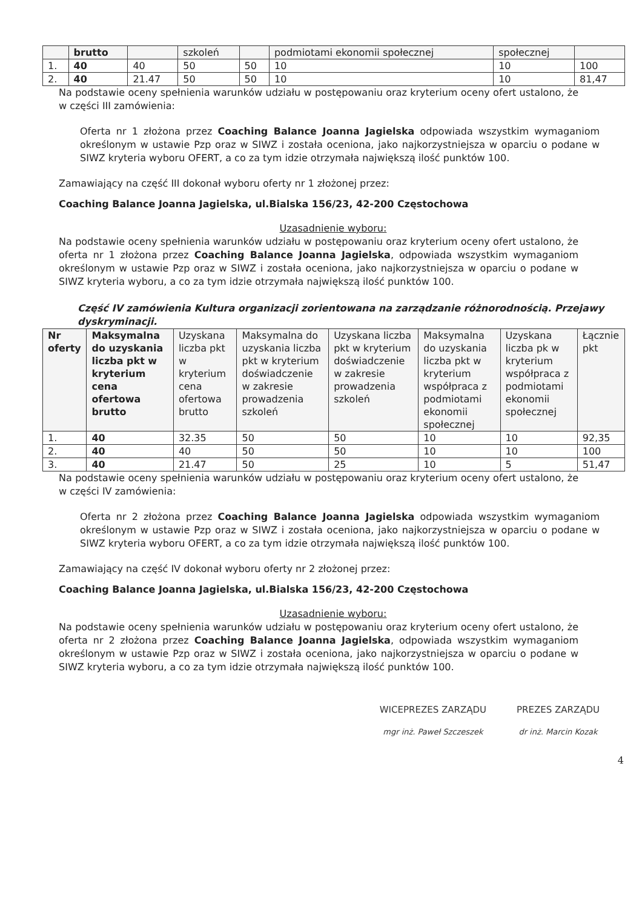| | brutto | | szkoleń | | podmiotami ekonomii społecznej | społecznej | |
| 1. | 40 | 40 | 50 | 50 | 10 | 10 | 100 |
| 2. | 40 | 21.47 | 50 | 50 | 10 | 10 | 81,47 |
Na podstawie oceny spełnienia warunków udziału w postępowaniu oraz kryterium oceny ofert ustalono, że w części III zamówienia:
Oferta nr 1 złożona przez Coaching Balance Joanna Jagielska odpowiada wszystkim wymaganiom określonym w ustawie Pzp oraz w SIWZ i została oceniona, jako najkorzystniejsza w oparciu o podane w SIWZ kryteria wyboru OFERT, a co za tym idzie otrzymała największą ilość punktów 100.
Zamawiający na część III dokonał wyboru oferty nr 1 złożonej przez:
Coaching Balance Joanna Jagielska, ul.Bialska 156/23, 42-200 Częstochowa
Uzasadnienie wyboru:
Na podstawie oceny spełnienia warunków udziału w postępowaniu oraz kryterium oceny ofert ustalono, że oferta nr 1 złożona przez Coaching Balance Joanna Jagielska, odpowiada wszystkim wymaganiom określonym w ustawie Pzp oraz w SIWZ i została oceniona, jako najkorzystniejsza w oparciu o podane w SIWZ kryteria wyboru, a co za tym idzie otrzymała największą ilość punktów 100.
Część IV zamówienia Kultura organizacji zorientowana na zarządzanie różnorodnością. Przejawy dyskryminacji.
| Nr oferty | Maksymalna do uzyskania liczba pkt w kryterium cena ofertowa brutto | Uzyskana liczba pkt w kryterium cena ofertowa brutto | Maksymalna do uzyskania liczba pkt w kryterium doświadczenie w zakresie prowadzenia szkoleń | Uzyskana liczba pkt w kryterium doświadczenie w zakresie prowadzenia szkoleń | Maksymalna do uzyskania liczba pkt w kryterium współpraca z podmiotami ekonomii społecznej | Uzyskana liczba pk w kryterium współpraca z podmiotami ekonomii społecznej | Łącznie pkt |
| --- | --- | --- | --- | --- | --- | --- | --- |
| 1. | 40 | 32.35 | 50 | 50 | 10 | 10 | 92,35 |
| 2. | 40 | 40 | 50 | 50 | 10 | 10 | 100 |
| 3. | 40 | 21.47 | 50 | 25 | 10 | 5 | 51,47 |
Na podstawie oceny spełnienia warunków udziału w postępowaniu oraz kryterium oceny ofert ustalono, że w części IV zamówienia:
Oferta nr 2 złożona przez Coaching Balance Joanna Jagielska odpowiada wszystkim wymaganiom określonym w ustawie Pzp oraz w SIWZ i została oceniona, jako najkorzystniejsza w oparciu o podane w SIWZ kryteria wyboru OFERT, a co za tym idzie otrzymała największą ilość punktów 100.
Zamawiający na część IV dokonał wyboru oferty nr 2 złożonej przez:
Coaching Balance Joanna Jagielska, ul.Bialska 156/23, 42-200 Częstochowa
Uzasadnienie wyboru:
Na podstawie oceny spełnienia warunków udziału w postępowaniu oraz kryterium oceny ofert ustalono, że oferta nr 2 złożona przez Coaching Balance Joanna Jagielska, odpowiada wszystkim wymaganiom określonym w ustawie Pzp oraz w SIWZ i została oceniona, jako najkorzystniejsza w oparciu o podane w SIWZ kryteria wyboru, a co za tym idzie otrzymała największą ilość punktów 100.
WICEPREZES ZARZĄDU
mgr inż. Paweł Szczeszek
PREZES ZARZĄDU
dr inż. Marcin Kozak
4